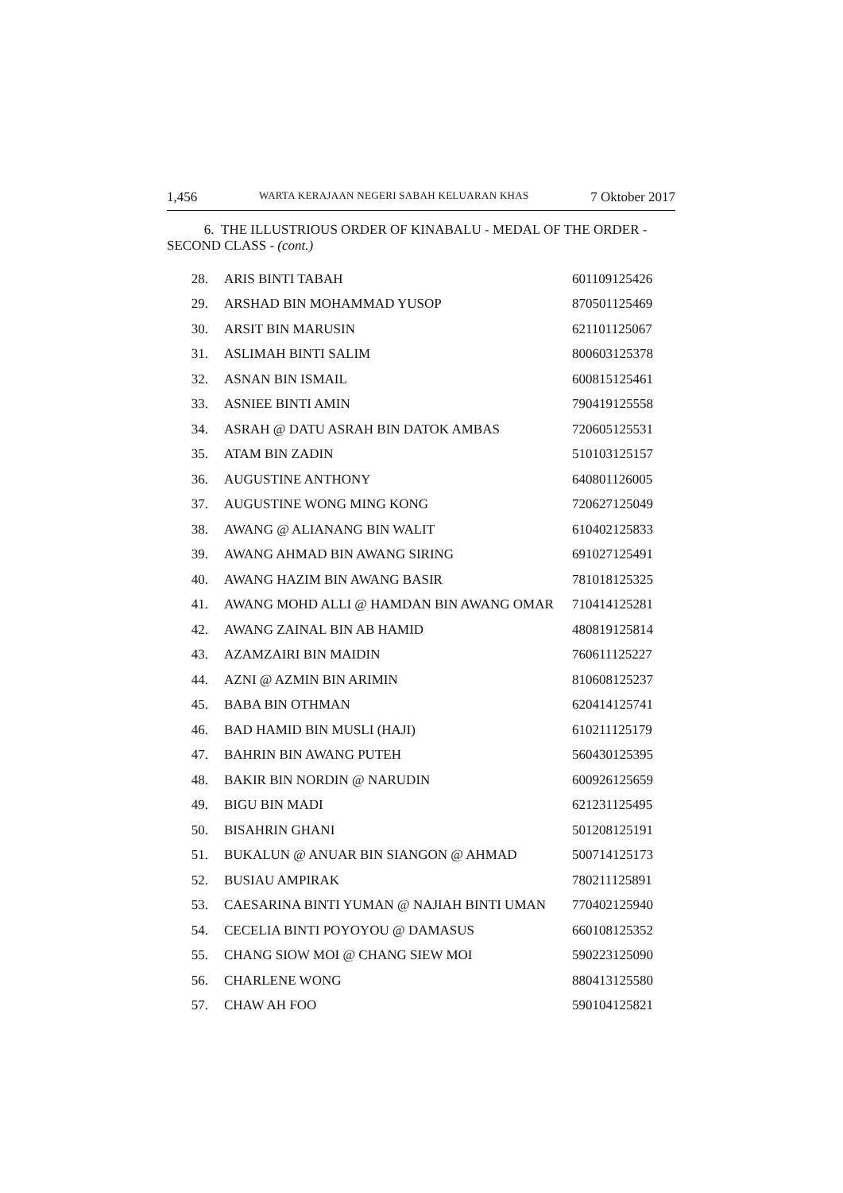1,456 WARTA KERAJAAN NEGERI SABAH KELUARAN KHAS 7 Oktober 2017
6. THE ILLUSTRIOUS ORDER OF KINABALU - MEDAL OF THE ORDER - SECOND CLASS - (cont.)
| 28. | ARIS BINTI TABAH | 601109125426 |
| 29. | ARSHAD BIN MOHAMMAD YUSOP | 870501125469 |
| 30. | ARSIT BIN MARUSIN | 621101125067 |
| 31. | ASLIMAH BINTI SALIM | 800603125378 |
| 32. | ASNAN BIN ISMAIL | 600815125461 |
| 33. | ASNIEE BINTI AMIN | 790419125558 |
| 34. | ASRAH @ DATU ASRAH BIN DATOK AMBAS | 720605125531 |
| 35. | ATAM BIN ZADIN | 510103125157 |
| 36. | AUGUSTINE ANTHONY | 640801126005 |
| 37. | AUGUSTINE WONG MING KONG | 720627125049 |
| 38. | AWANG @ ALIANANG BIN WALIT | 610402125833 |
| 39. | AWANG AHMAD BIN AWANG SIRING | 691027125491 |
| 40. | AWANG HAZIM BIN AWANG BASIR | 781018125325 |
| 41. | AWANG MOHD ALLI @ HAMDAN BIN AWANG OMAR | 710414125281 |
| 42. | AWANG ZAINAL BIN AB HAMID | 480819125814 |
| 43. | AZAMZAIRI BIN MAIDIN | 760611125227 |
| 44. | AZNI @ AZMIN BIN ARIMIN | 810608125237 |
| 45. | BABA BIN OTHMAN | 620414125741 |
| 46. | BAD HAMID BIN MUSLI (HAJI) | 610211125179 |
| 47. | BAHRIN BIN AWANG PUTEH | 560430125395 |
| 48. | BAKIR BIN NORDIN @ NARUDIN | 600926125659 |
| 49. | BIGU BIN MADI | 621231125495 |
| 50. | BISAHRIN GHANI | 501208125191 |
| 51. | BUKALUN @ ANUAR BIN SIANGON @ AHMAD | 500714125173 |
| 52. | BUSIAU AMPIRAK | 780211125891 |
| 53. | CAESARINA BINTI YUMAN @ NAJIAH BINTI UMAN | 770402125940 |
| 54. | CECELIA BINTI POYOYOU @ DAMASUS | 660108125352 |
| 55. | CHANG SIOW MOI @ CHANG SIEW MOI | 590223125090 |
| 56. | CHARLENE WONG | 880413125580 |
| 57. | CHAW AH FOO | 590104125821 |